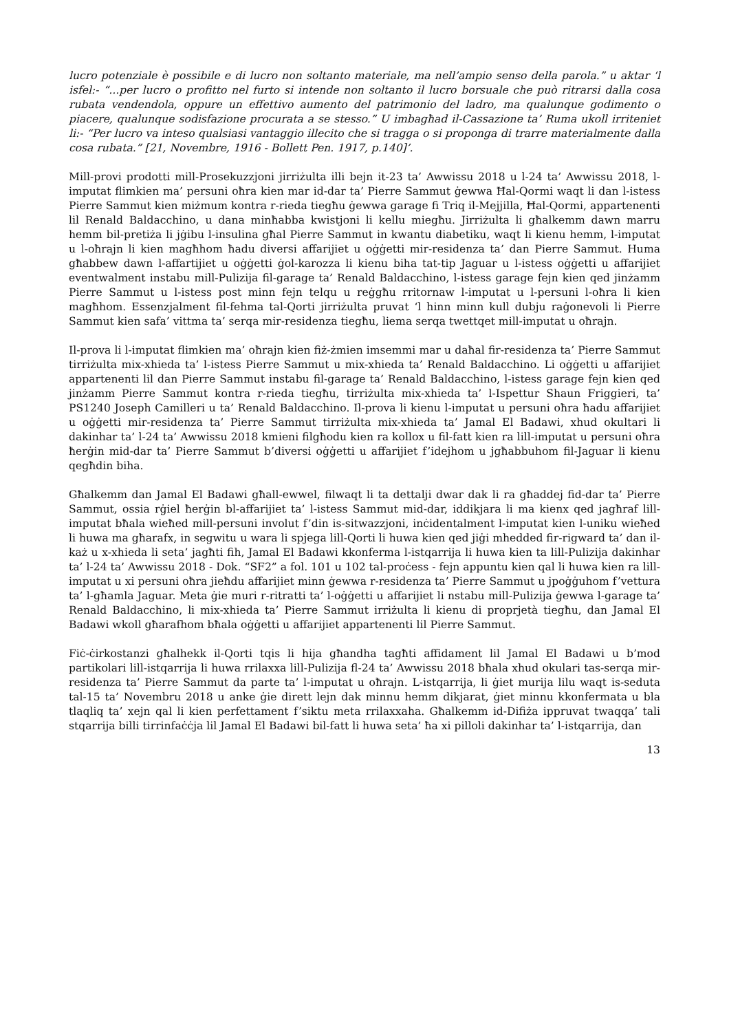lucro potenziale è possibile e di lucro non soltanto materiale, ma nell’ampio senso della parola.” u aktar ‘l isfel:- “...per lucro o profitto nel furto si intende non soltanto il lucro borsuale che può ritrarsi dalla cosa rubata vendendola, oppure un effettivo aumento del patrimonio del ladro, ma qualunque godimento o piacere, qualunque sodisfazione procurata a se stesso.” U imbagħad il-Cassazione ta’ Ruma ukoll irriteniet li:- “Per lucro va inteso qualsiasi vantaggio illecito che si tragga o si proponga di trarre materialmente dalla cosa rubata.” [21, Novembre, 1916 - Bollett Pen. 1917, p.140]’.
Mill-provi prodotti mill-Prosekuzzjoni jirriżulta illi bejn it-23 ta’ Awwissu 2018 u l-24 ta’ Awwissu 2018, l-imputat flimkien ma’ persuni oħra kien mar id-dar ta’ Pierre Sammut ġewwa Ħal-Qormi waqt li dan l-istess Pierre Sammut kien miżmum kontra r-rieda tiegħu ġewwa garage fi Triq il-Mejjilla, Ħal-Qormi, appartenenti lil Renald Baldacchino, u dana minħabba kwistjoni li kellu miegħu. Jirriżulta li għalkemm dawn marru hemm bil-pretiża li jġibu l-insulina għal Pierre Sammut in kwantu diabetiku, waqt li kienu hemm, l-imputat u l-oħrajn li kien magħhom ħadu diversi affarijiet u oġġetti mir-residenza ta’ dan Pierre Sammut. Huma għabbew dawn l-affartijiet u oġġetti ġol-karozza li kienu biha tat-tip Jaguar u l-istess oġġetti u affarijiet eventwalment instabu mill-Pulizija fil-garage ta’ Renald Baldacchino, l-istess garage fejn kien qed jinżamm Pierre Sammut u l-istess post minn fejn telqu u reġgħu rritornaw l-imputat u l-persuni l-oħra li kien magħhom. Essenzjalment fil-fehma tal-Qorti jirriżulta pruvat ‘l hinn minn kull dubju raġonevoli li Pierre Sammut kien safa’ vittma ta’ serqa mir-residenza tiegħu, liema serqa twettqet mill-imputat u oħrajn.
Il-prova li l-imputat flimkien ma’ oħrajn kien fiż-żmien imsemmi mar u daħal fir-residenza ta’ Pierre Sammut tirriżulta mix-xhieda ta’ l-istess Pierre Sammut u mix-xhieda ta’ Renald Baldacchino. Li oġġetti u affarijiet appartenenti lil dan Pierre Sammut instabu fil-garage ta’ Renald Baldacchino, l-istess garage fejn kien qed jinżamm Pierre Sammut kontra r-rieda tiegħu, tirriżulta mix-xhieda ta’ l-Ispettur Shaun Friggieri, ta’ PS1240 Joseph Camilleri u ta’ Renald Baldacchino. Il-prova li kienu l-imputat u persuni oħra ħadu affarijiet u oġġetti mir-residenza ta’ Pierre Sammut tirriżulta mix-xhieda ta’ Jamal El Badawi, xhud okultari li dakinhar ta’ l-24 ta’ Awwissu 2018 kmieni filgħodu kien ra kollox u fil-fatt kien ra lill-imputat u persuni oħra ħerġin mid-dar ta’ Pierre Sammut b’diversi oġġetti u affarijiet f’idejhom u jgħabbuhom fil-Jaguar li kienu qegħdin biha.
Għalkemm dan Jamal El Badawi għall-ewwel, filwaqt li ta dettalji dwar dak li ra għaddej fid-dar ta’ Pierre Sammut, ossia rġiel ħerġin bl-affarijiet ta’ l-istess Sammut mid-dar, iddikjara li ma kienx qed jagħraf lill-imputat bħala wieħed mill-persuni involut f’din is-sitwazzjoni, inċidentalment l-imputat kien l-uniku wieħed li huwa ma għarafx, in segwitu u wara li spjega lill-Qorti li huwa kien qed jiġi mhedded fir-rigward ta’ dan il-każ u x-xhieda li seta’ jagħti fih, Jamal El Badawi kkonferma l-istqarrija li huwa kien ta lill-Pulizija dakinhar ta’ l-24 ta’ Awwissu 2018 - Dok. “SF2” a fol. 101 u 102 tal-proċess - fejn appuntu kien qal li huwa kien ra lill-imputat u xi persuni oħra jieħdu affarijiet minn ġewwa r-residenza ta’ Pierre Sammut u jpoġġuhom f’vettura ta’ l-għamla Jaguar. Meta ġie muri r-ritratti ta’ l-oġġetti u affarijiet li nstabu mill-Pulizija ġewwa l-garage ta’ Renald Baldacchino, li mix-xhieda ta’ Pierre Sammut irriżulta li kienu di proprjetà tiegħu, dan Jamal El Badawi wkoll għarafhom bħala oġġetti u affarijiet appartenenti lil Pierre Sammut.
Fiċ-ċirkostanzi għalhekk il-Qorti tqis li hija għandha tagħti affidament lil Jamal El Badawi u b’mod partikolari lill-istqarrija li huwa rrilaxxa lill-Pulizija fl-24 ta’ Awwissu 2018 bħala xhud okulari tas-serqa mir-residenza ta’ Pierre Sammut da parte ta’ l-imputat u oħrajn. L-istqarrija, li ġiet murija lilu waqt is-seduta tal-15 ta’ Novembru 2018 u anke ġie dirett lejn dak minnu hemm dikjarat, ġiet minnu kkonfermata u bla tlaqliq ta’ xejn qal li kien perfettament f’siktu meta rrilaxxaha. Għalkemm id-Difiża ippruvat twaqqa’ tali stqarrija billi tirrinfaċċja lil Jamal El Badawi bil-fatt li huwa seta’ ħa xi pilloli dakinhar ta’ l-istqarrija, dan
13